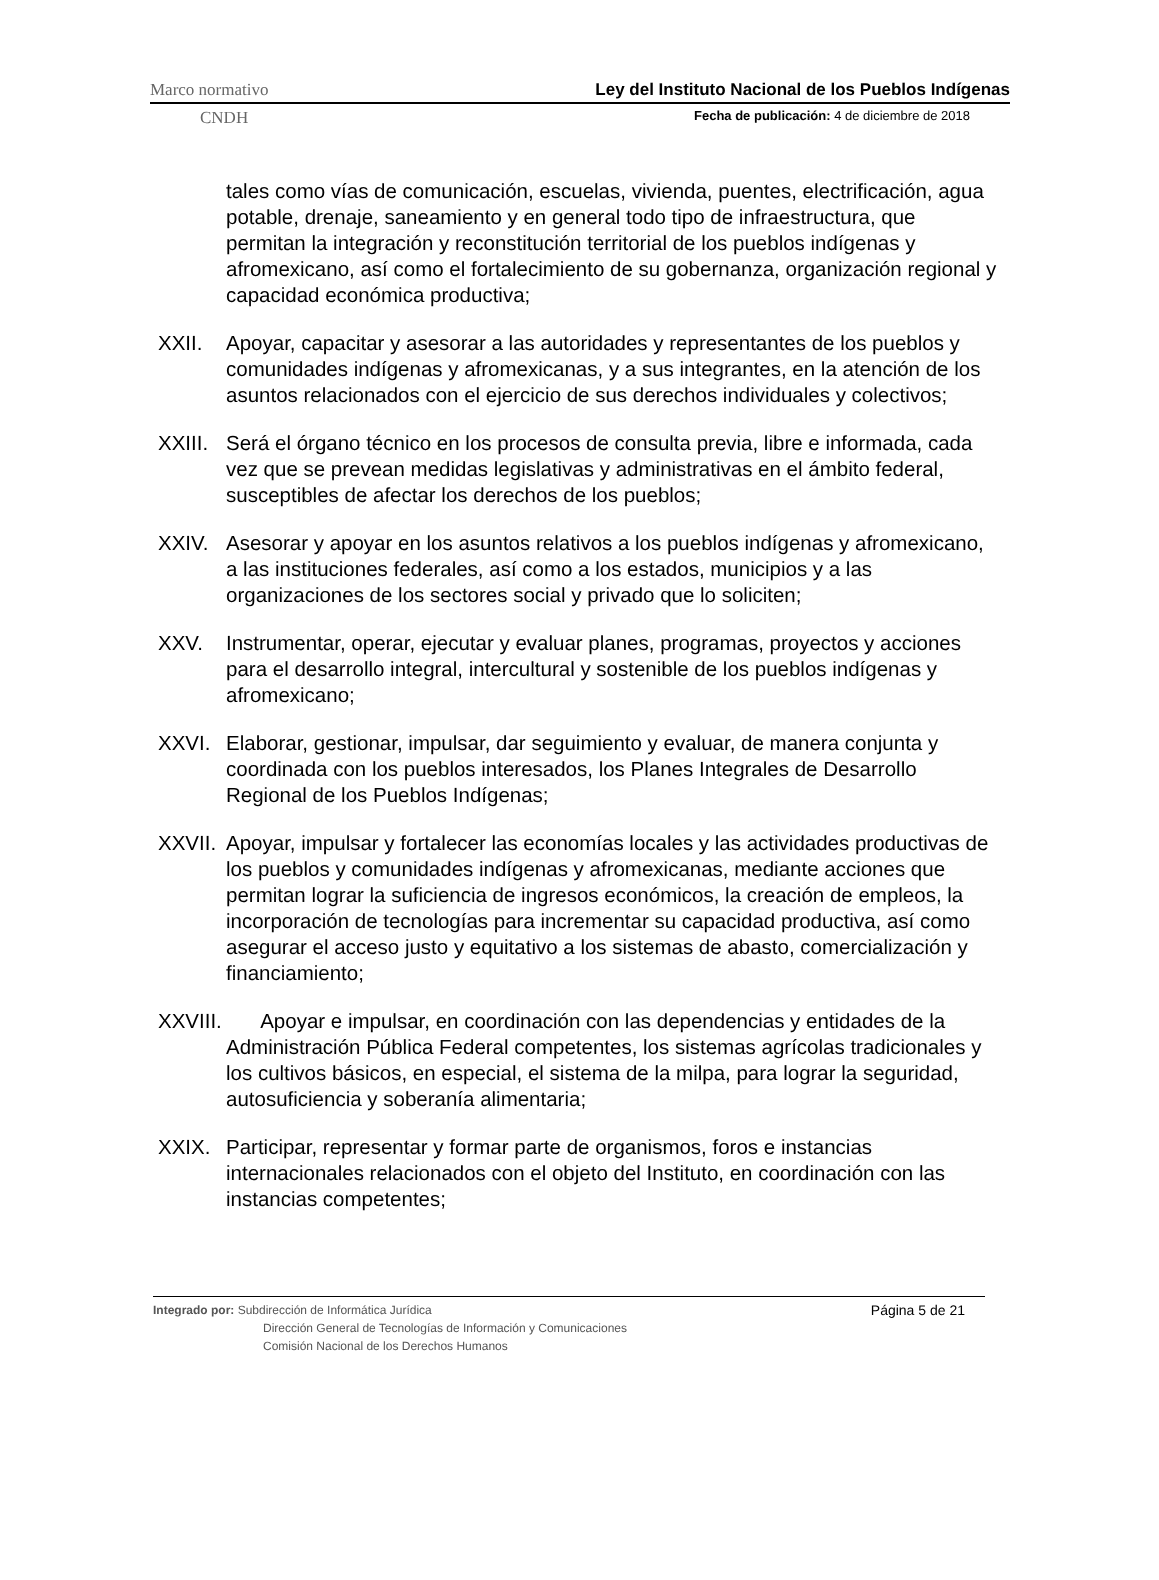Marco normativo Ley del Instituto Nacional de los Pueblos Indígenas
CNDH Fecha de publicación: 4 de diciembre de 2018
tales como vías de comunicación, escuelas, vivienda, puentes, electrificación, agua potable, drenaje, saneamiento y en general todo tipo de infraestructura, que permitan la integración y reconstitución territorial de los pueblos indígenas y afromexicano, así como el fortalecimiento de su gobernanza, organización regional y capacidad económica productiva;
XXII. Apoyar, capacitar y asesorar a las autoridades y representantes de los pueblos y comunidades indígenas y afromexicanas, y a sus integrantes, en la atención de los asuntos relacionados con el ejercicio de sus derechos individuales y colectivos;
XXIII. Será el órgano técnico en los procesos de consulta previa, libre e informada, cada vez que se prevean medidas legislativas y administrativas en el ámbito federal, susceptibles de afectar los derechos de los pueblos;
XXIV. Asesorar y apoyar en los asuntos relativos a los pueblos indígenas y afromexicano, a las instituciones federales, así como a los estados, municipios y a las organizaciones de los sectores social y privado que lo soliciten;
XXV. Instrumentar, operar, ejecutar y evaluar planes, programas, proyectos y acciones para el desarrollo integral, intercultural y sostenible de los pueblos indígenas y afromexicano;
XXVI. Elaborar, gestionar, impulsar, dar seguimiento y evaluar, de manera conjunta y coordinada con los pueblos interesados, los Planes Integrales de Desarrollo Regional de los Pueblos Indígenas;
XXVII. Apoyar, impulsar y fortalecer las economías locales y las actividades productivas de los pueblos y comunidades indígenas y afromexicanas, mediante acciones que permitan lograr la suficiencia de ingresos económicos, la creación de empleos, la incorporación de tecnologías para incrementar su capacidad productiva, así como asegurar el acceso justo y equitativo a los sistemas de abasto, comercialización y financiamiento;
XXVIII. Apoyar e impulsar, en coordinación con las dependencias y entidades de la Administración Pública Federal competentes, los sistemas agrícolas tradicionales y los cultivos básicos, en especial, el sistema de la milpa, para lograr la seguridad, autosuficiencia y soberanía alimentaria;
XXIX. Participar, representar y formar parte de organismos, foros e instancias internacionales relacionados con el objeto del Instituto, en coordinación con las instancias competentes;
Página 5 de 21 Integrado por: Subdirección de Informática Jurídica
Dirección General de Tecnologías de Información y Comunicaciones
Comisión Nacional de los Derechos Humanos